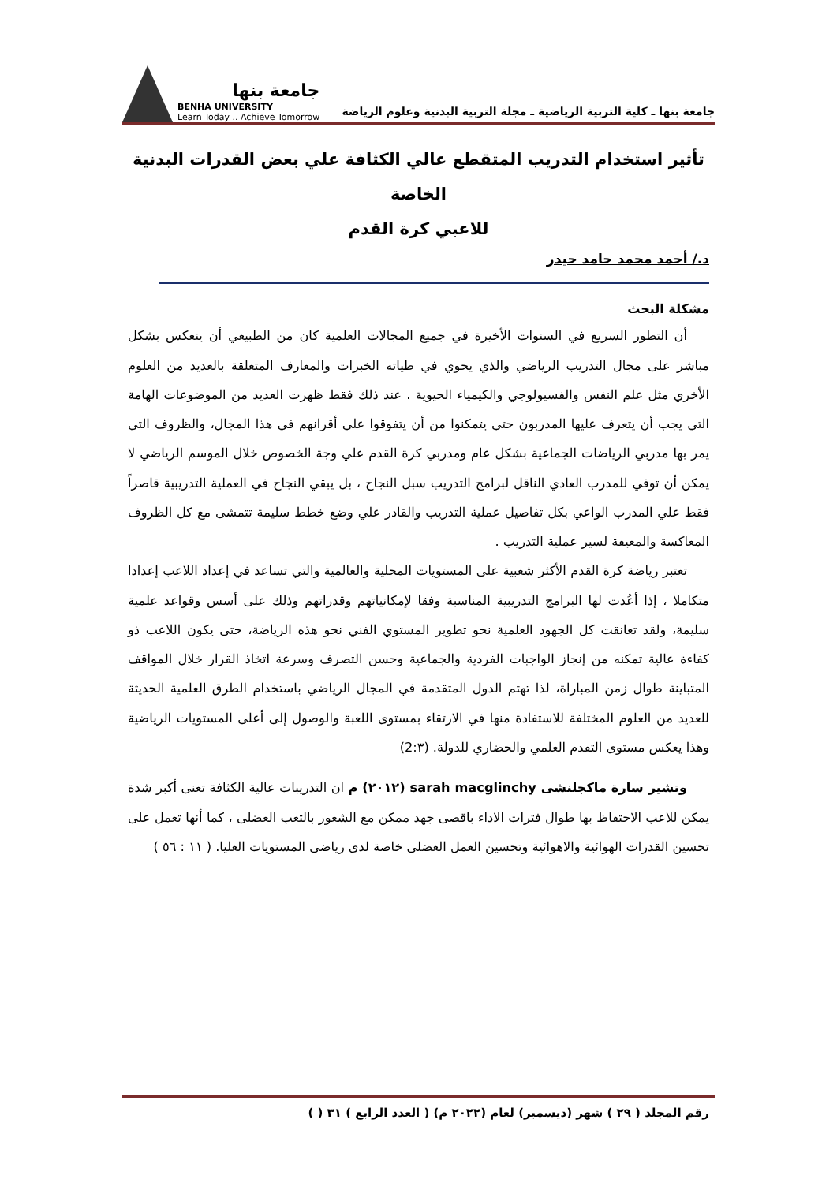جامعة بنها ـ كلية التربية الرياضية ـ مجلة التربية البدنية وعلوم الرياضة
جامعة بنها
BENHA UNIVERSITY
Learn Today .. Achieve Tomorrow
تأثير استخدام التدريب المتقطع عالي الكثافة علي بعض القدرات البدنية الخاصة
للاعبي كرة القدم
د./ أحمد محمد حامد حيدر
مشكلة البحث
أن التطور السريع في السنوات الأخيرة في جميع المجالات العلمية كان من الطبيعي أن ينعكس بشكل مباشر على مجال التدريب الرياضي والذي يحوي في طياته الخبرات والمعارف المتعلقة بالعديد من العلوم الأخري مثل علم النفس والفسيولوجي والكيمياء الحيوية . عند ذلك فقط ظهرت العديد من الموضوعات الهامة التي يجب أن يتعرف عليها المدربون حتي يتمكنوا من أن يتفوقوا علي أقرانهم في هذا المجال، والظروف التي يمر بها مدربي الرياضات الجماعية بشكل عام ومدربي كرة القدم علي وجة الخصوص خلال الموسم الرياضي لا يمكن أن توفي للمدرب العادي الناقل لبرامج التدريب سبل النجاح ، بل يبقي النجاح في العملية التدريبية قاصراً فقط علي المدرب الواعي بكل تفاصيل عملية التدريب والقادر علي وضع خطط سليمة تتمشى مع كل الظروف المعاكسة والمعيقة لسير عملية التدريب .
تعتبر رياضة كرة القدم الأكثر شعبية على المستويات المحلية والعالمية والتي تساعد في إعداد اللاعب إعدادا متكاملا ، إذا أعُدت لها البرامج التدريبية المناسبة وفقا لإمكانياتهم وقدراتهم وذلك على أسس وقواعد علمية سليمة، ولقد تعانقت كل الجهود العلمية نحو تطوير المستوي الفني نحو هذه الرياضة، حتى يكون اللاعب ذو كفاءة عالية تمكنه من إنجاز الواجبات الفردية والجماعية وحسن التصرف وسرعة اتخاذ القرار خلال المواقف المتباينة طوال زمن المباراة، لذا تهتم الدول المتقدمة في المجال الرياضي باستخدام الطرق العلمية الحديثة للعديد من العلوم المختلفة للاستفادة منها في الارتقاء بمستوى اللعبة والوصول إلى أعلى المستويات الرياضية وهذا يعكس مستوى التقدم العلمي والحضاري للدولة. (2:٣)
وتشير سارة ماكجلنشى sarah macglinchy (٢٠١٢) م ان التدريبات عالية الكثافة تعنى أكبر شدة يمكن للاعب الاحتفاظ بها طوال فترات الاداء باقصى جهد ممكن مع الشعور بالتعب العضلى ، كما أنها تعمل على تحسين القدرات الهوائية والاهوائية وتحسين العمل العضلى خاصة لدى رياضى المستويات العليا. ( ١١ : ٥٦ )
رقم المجلد ( ٢٩ ) شهر (ديسمبر) لعام (٢٠٢٢ م) ( العدد الرابع ) ٣١ ( )